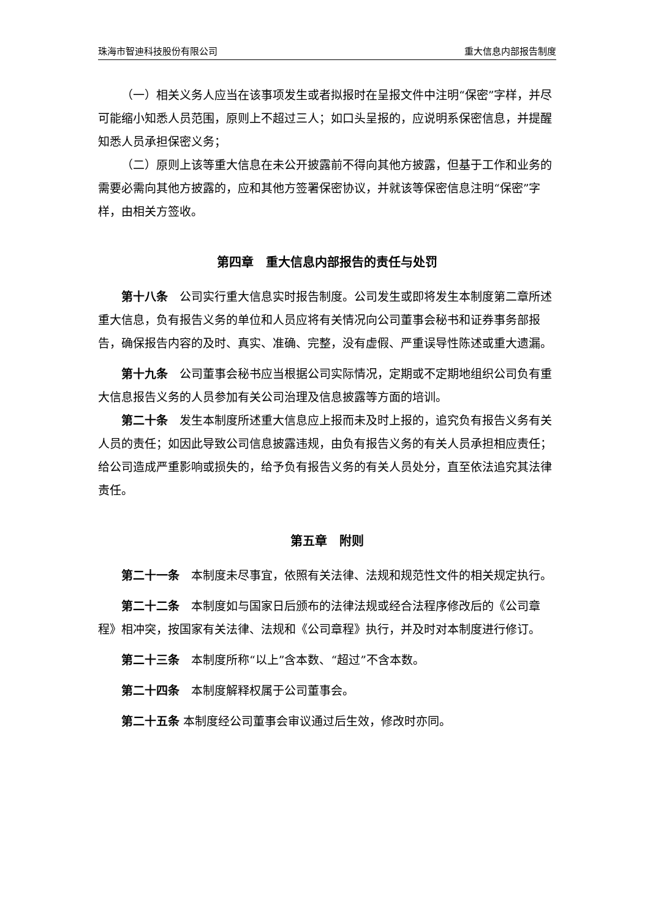珠海市智迪科技股份有限公司 重大信息内部报告制度
（一）相关义务人应当在该事项发生或者拟报时在呈报文件中注明“保密”字样，并尽可能缩小知悉人员范围，原则上不超过三人；如口头呈报的，应说明系保密信息，并提醒知悉人员承担保密义务；
（二）原则上该等重大信息在未公开披露前不得向其他方披露，但基于工作和业务的需要必需向其他方披露的，应和其他方签署保密协议，并就该等保密信息注明“保密”字样，由相关方签收。
第四章　重大信息内部报告的责任与处罚
第十八条　公司实行重大信息实时报告制度。公司发生或即将发生本制度第二章所述重大信息，负有报告义务的单位和人员应将有关情况向公司董事会秘书和证券事务部报告，确保报告内容的及时、真实、准确、完整，没有虚假、严重误导性陈述或重大遗漏。
第十九条　公司董事会秘书应当根据公司实际情况，定期或不定期地组织公司负有重大信息报告义务的人员参加有关公司治理及信息披露等方面的培训。
第二十条　发生本制度所述重大信息应上报而未及时上报的，追究负有报告义务有关人员的责任；如因此导致公司信息披露违规，由负有报告义务的有关人员承担相应责任；给公司造成严重影响或损失的，给予负有报告义务的有关人员处分，直至依法追究其法律责任。
第五章　附则
第二十一条　本制度未尽事宜，依照有关法律、法规和规范性文件的相关规定执行。
第二十二条　本制度如与国家日后颁布的法律法规或经合法程序修改后的《公司章程》相冲突，按国家有关法律、法规和《公司章程》执行，并及时对本制度进行修订。
第二十三条　本制度所称“以上”含本数、“超过”不含本数。
第二十四条　本制度解释权属于公司董事会。
第二十五条 本制度经公司董事会审议通过后生效，修改时亦同。